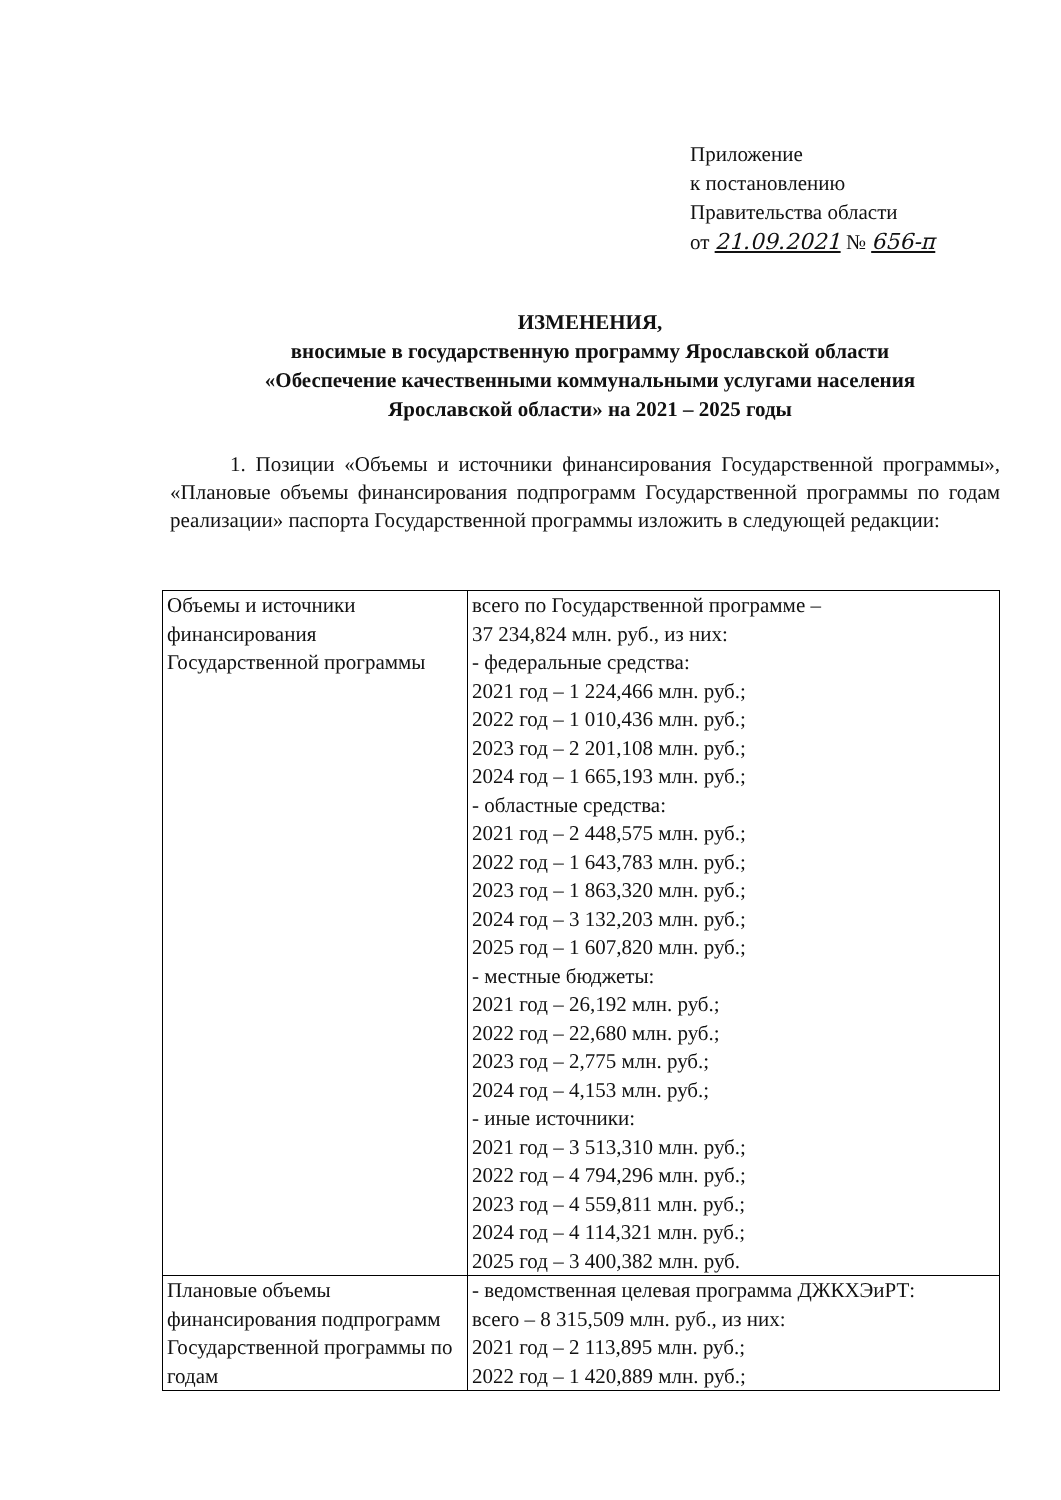Приложение
к постановлению
Правительства области
от 21.09.2021 № 656-п
ИЗМЕНЕНИЯ,
вносимые в государственную программу Ярославской области
«Обеспечение качественными коммунальными услугами населения
Ярославской области» на 2021 – 2025 годы
1. Позиции «Объемы и источники финансирования Государственной программы», «Плановые объемы финансирования подпрограмм Государственной программы по годам реализации» паспорта Государственной программы изложить в следующей редакции:
| Объемы и источники финансирования Государственной программы | всего по Государственной программе – 37 234,824 млн. руб., из них: - федеральные средства: 2021 год – 1 224,466 млн. руб.; 2022 год – 1 010,436 млн. руб.; 2023 год – 2 201,108 млн. руб.; 2024 год – 1 665,193 млн. руб.; - областные средства: 2021 год – 2 448,575 млн. руб.; 2022 год – 1 643,783 млн. руб.; 2023 год – 1 863,320 млн. руб.; 2024 год – 3 132,203 млн. руб.; 2025 год – 1 607,820 млн. руб.; - местные бюджеты: 2021 год – 26,192 млн. руб.; 2022 год – 22,680 млн. руб.; 2023 год – 2,775 млн. руб.; 2024 год – 4,153 млн. руб.; - иные источники: 2021 год – 3 513,310 млн. руб.; 2022 год – 4 794,296 млн. руб.; 2023 год – 4 559,811 млн. руб.; 2024 год – 4 114,321 млн. руб.; 2025 год – 3 400,382 млн. руб. |
| Плановые объемы финансирования подпрограмм Государственной программы по годам | - ведомственная целевая программа ДЖКХЭиРТ: всего – 8 315,509 млн. руб., из них: 2021 год – 2 113,895 млн. руб.; 2022 год – 1 420,889 млн. руб.; |